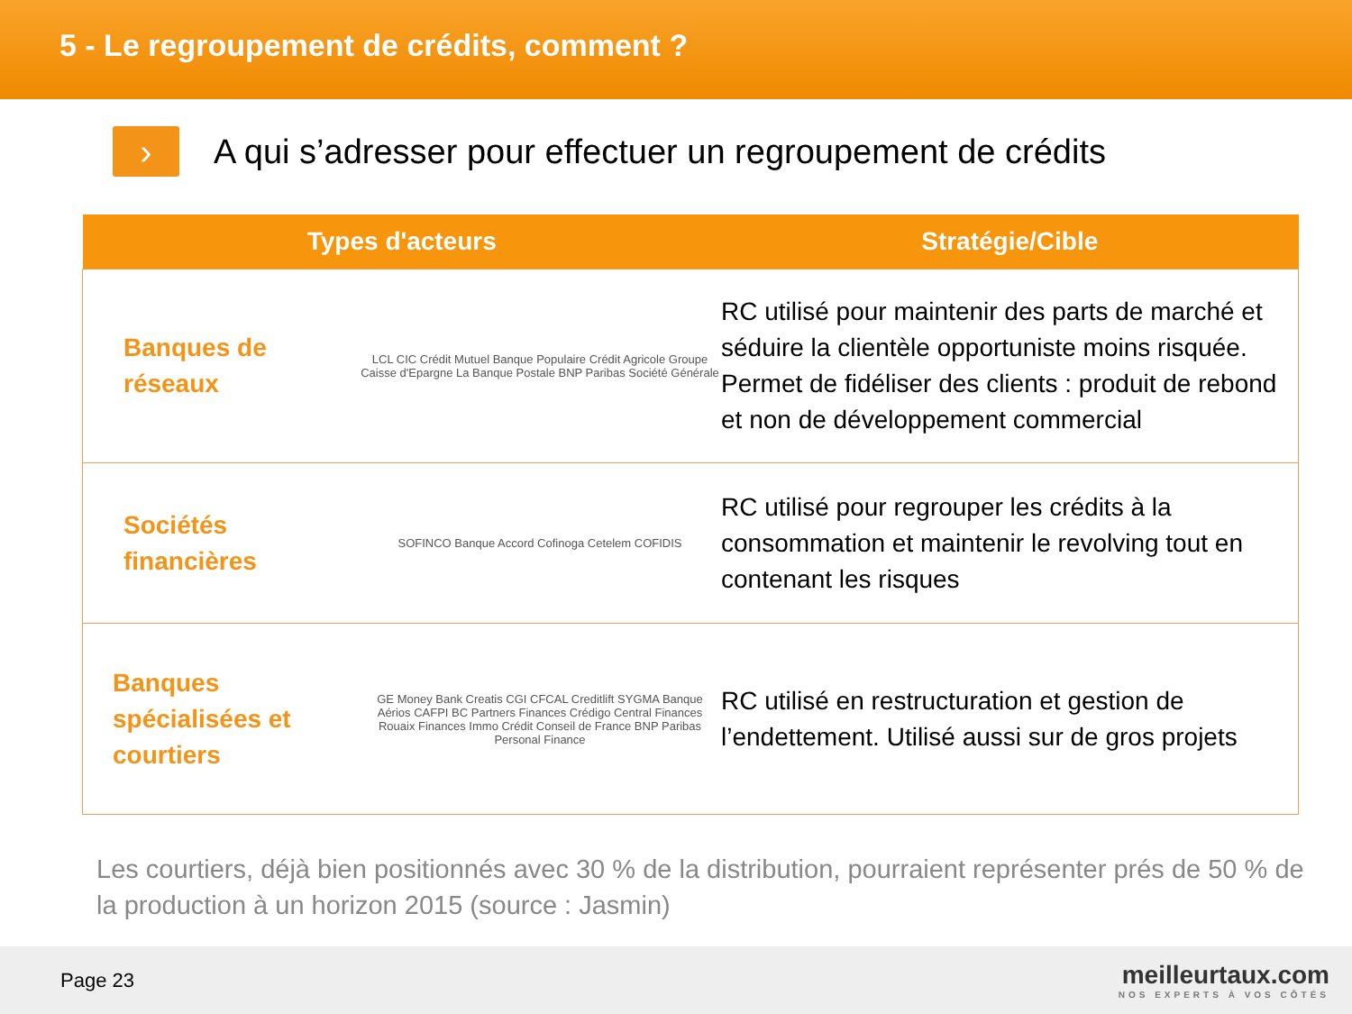5 - Le regroupement de crédits, comment ?
›
A qui s’adresser pour effectuer un regroupement de crédits
| Types d'acteurs | | Stratégie/Cible |
| --- | --- | --- |
| Banques de réseaux | LCL CIC Crédit Mutuel Banque Populaire Crédit Agricole Groupe Caisse d'Epargne La Banque Postale BNP Paribas Société Générale | RC utilisé pour maintenir des parts de marché et séduire la clientèle opportuniste moins risquée. Permet de fidéliser des clients : produit de rebond et non de développement commercial |
| Sociétés financières | SOFINCO Banque Accord Cofinoga Cetelem COFIDIS | RC utilisé pour regrouper les crédits à la consommation et maintenir le revolving tout en contenant les risques |
| Banques spécialisées et courtiers | GE Money Bank Creatis CGI CFCAL Creditlift SYGMA Banque Aérios CAFPI BC Partners Finances Crédigo Central Finances Rouaix Finances Immo Crédit Conseil de France BNP Paribas Personal Finance | RC utilisé en restructuration et gestion de l’endettement. Utilisé aussi sur de gros projets |
Les courtiers, déjà bien positionnés avec 30 % de la distribution, pourraient représenter prés de 50 % de la production à un horizon 2015 (source : Jasmin)
Page 23
meilleurtaux.com
NOS EXPERTS À VOS CÔTÉS